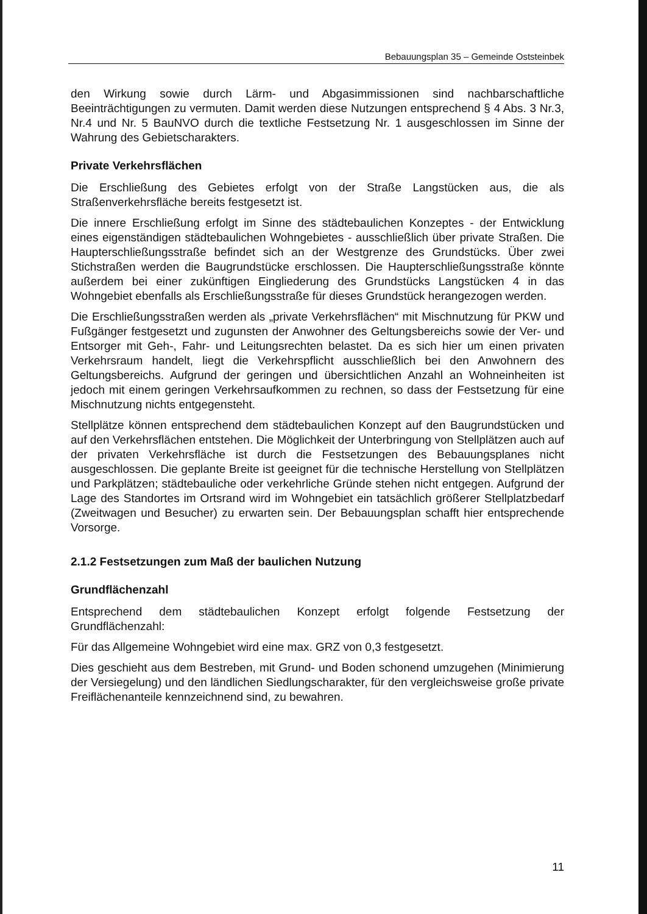Bebauungsplan 35 – Gemeinde Oststeinbek
den Wirkung sowie durch Lärm- und Abgasimmissionen sind nachbarschaftliche Beeinträchtigungen zu vermuten. Damit werden diese Nutzungen entsprechend § 4 Abs. 3 Nr.3, Nr.4 und Nr. 5 BauNVO durch die textliche Festsetzung Nr. 1 ausgeschlossen im Sinne der Wahrung des Gebietscharakters.
Private Verkehrsflächen
Die Erschließung des Gebietes erfolgt von der Straße Langstücken aus, die als Straßenverkehrsfläche bereits festgesetzt ist.
Die innere Erschließung erfolgt im Sinne des städtebaulichen Konzeptes - der Entwicklung eines eigenständigen städtebaulichen Wohngebietes - ausschließlich über private Straßen. Die Haupterschließungsstraße befindet sich an der Westgrenze des Grundstücks. Über zwei Stichstraßen werden die Baugrundstücke erschlossen. Die Haupterschließungsstraße könnte außerdem bei einer zukünftigen Eingliederung des Grundstücks Langstücken 4 in das Wohngebiet ebenfalls als Erschließungsstraße für dieses Grundstück herangezogen werden.
Die Erschließungsstraßen werden als „private Verkehrsflächen“ mit Mischnutzung für PKW und Fußgänger festgesetzt und zugunsten der Anwohner des Geltungsbereichs sowie der Ver- und Entsorger mit Geh-, Fahr- und Leitungsrechten belastet. Da es sich hier um einen privaten Verkehrsraum handelt, liegt die Verkehrspflicht ausschließlich bei den Anwohnern des Geltungsbereichs. Aufgrund der geringen und übersichtlichen Anzahl an Wohneinheiten ist jedoch mit einem geringen Verkehrsaufkommen zu rechnen, so dass der Festsetzung für eine Mischnutzung nichts entgegensteht.
Stellplätze können entsprechend dem städtebaulichen Konzept auf den Baugrundstücken und auf den Verkehrsflächen entstehen. Die Möglichkeit der Unterbringung von Stellplätzen auch auf der privaten Verkehrsfläche ist durch die Festsetzungen des Bebauungsplanes nicht ausgeschlossen. Die geplante Breite ist geeignet für die technische Herstellung von Stellplätzen und Parkplätzen; städtebauliche oder verkehrliche Gründe stehen nicht entgegen. Aufgrund der Lage des Standortes im Ortsrand wird im Wohngebiet ein tatsächlich größerer Stellplatzbedarf (Zweitwagen und Besucher) zu erwarten sein. Der Bebauungsplan schafft hier entsprechende Vorsorge.
2.1.2 Festsetzungen zum Maß der baulichen Nutzung
Grundflächenzahl
Entsprechend dem städtebaulichen Konzept erfolgt folgende Festsetzung der Grundflächenzahl:
Für das Allgemeine Wohngebiet wird eine max. GRZ von 0,3 festgesetzt.
Dies geschieht aus dem Bestreben, mit Grund- und Boden schonend umzugehen (Minimierung der Versiegelung) und den ländlichen Siedlungscharakter, für den vergleichsweise große private Freiflächenanteile kennzeichnend sind, zu bewahren.
11